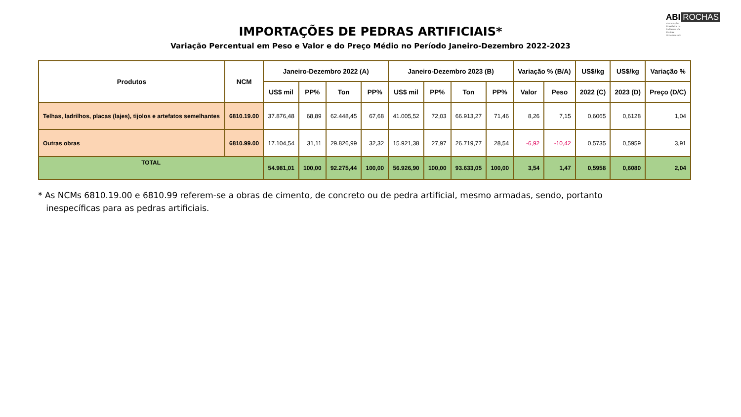ABI ROCHAS
Associação
Brasileira da
Indústria de
Rochas
Ornamentais
IMPORTAÇÕES DE PEDRAS ARTIFICIAIS*
Variação Percentual em Peso e Valor e do Preço Médio no Período Janeiro-Dezembro 2022-2023
| Produtos | NCM | Janeiro-Dezembro 2022 (A) | | | | Janeiro-Dezembro 2023 (B) | | | | Variação % (B/A) | | US$/kg | US$/kg | Variação % |
| --- | --- | --- | --- | --- | --- | --- | --- | --- | --- | --- | --- | --- | --- | --- |
| | | US$ mil | PP% | Ton | PP% | US$ mil | PP% | Ton | PP% | Valor | Peso | 2022 (C) | 2023 (D) | Preço (D/C) |
| Telhas, ladrilhos, placas (lajes), tijolos e artefatos semelhantes | 6810.19.00 | 37.876,48 | 68,89 | 62.448,45 | 67,68 | 41.005,52 | 72,03 | 66.913,27 | 71,46 | 8,26 | 7,15 | 0,6065 | 0,6128 | 1,04 |
| Outras obras | 6810.99.00 | 17.104,54 | 31,11 | 29.826,99 | 32,32 | 15.921,38 | 27,97 | 26.719,77 | 28,54 | -6,92 | -10,42 | 0,5735 | 0,5959 | 3,91 |
| TOTAL | | 54.981,01 | 100,00 | 92.275,44 | 100,00 | 56.926,90 | 100,00 | 93.633,05 | 100,00 | 3,54 | 1,47 | 0,5958 | 0,6080 | 2,04 |
* As NCMs 6810.19.00 e 6810.99 referem-se a obras de cimento, de concreto ou de pedra artificial, mesmo armadas, sendo, portanto
inespecíficas para as pedras artificiais.